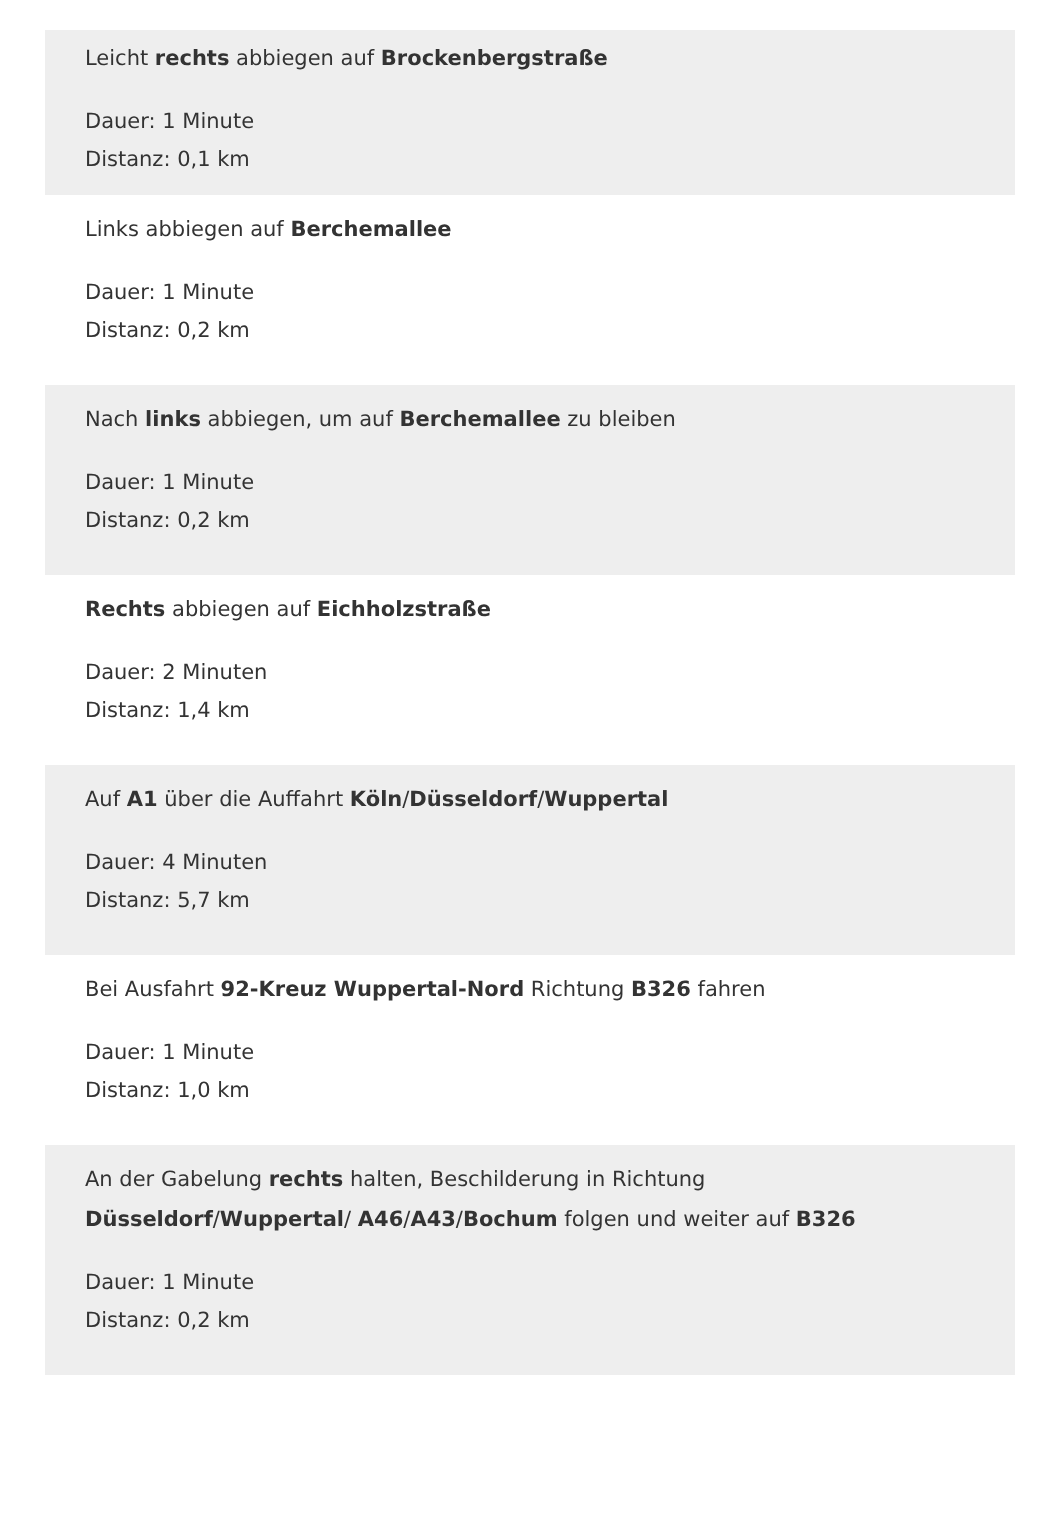Leicht rechts abbiegen auf Brockenbergstraße
Dauer: 1 Minute
Distanz: 0,1 km
Links abbiegen auf Berchemallee
Dauer: 1 Minute
Distanz: 0,2 km
Nach links abbiegen, um auf Berchemallee zu bleiben
Dauer: 1 Minute
Distanz: 0,2 km
Rechts abbiegen auf Eichholzstraße
Dauer: 2 Minuten
Distanz: 1,4 km
Auf A1 über die Auffahrt Köln/Düsseldorf/Wuppertal
Dauer: 4 Minuten
Distanz: 5,7 km
Bei Ausfahrt 92-Kreuz Wuppertal-Nord Richtung B326 fahren
Dauer: 1 Minute
Distanz: 1,0 km
An der Gabelung rechts halten, Beschilderung in Richtung Düsseldorf/Wuppertal/ A46/A43/Bochum folgen und weiter auf B326
Dauer: 1 Minute
Distanz: 0,2 km